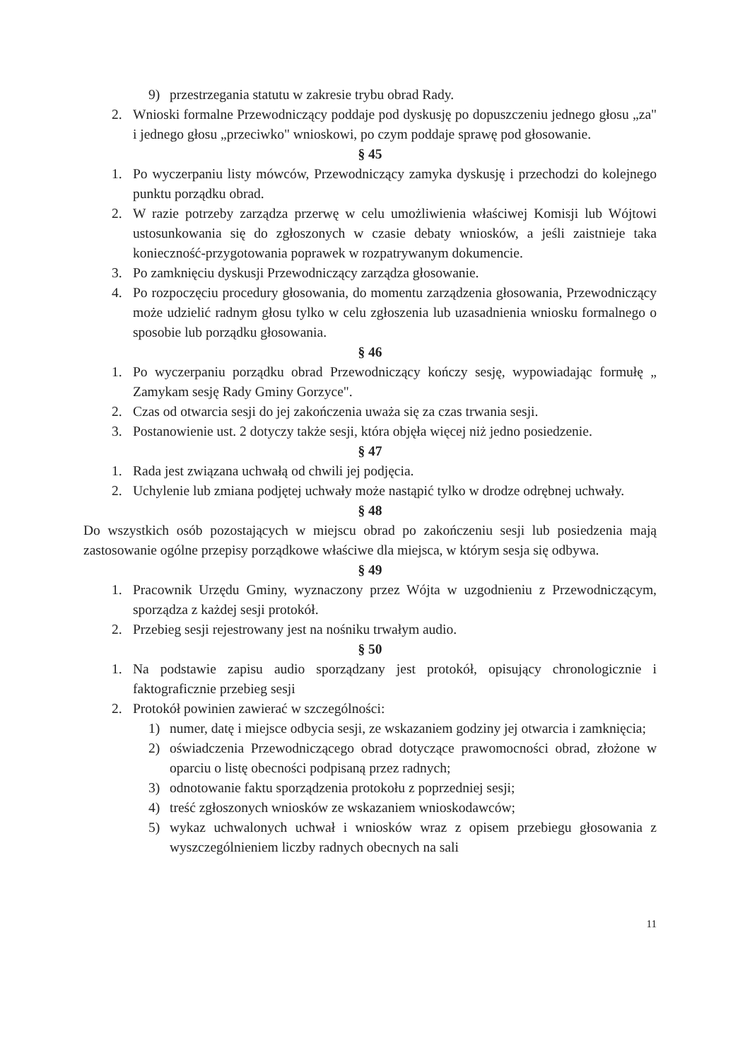9) przestrzegania statutu w zakresie trybu obrad Rady.
2. Wnioski formalne Przewodniczący poddaje pod dyskusję po dopuszczeniu jednego głosu „za" i jednego głosu „przeciwko" wnioskowi, po czym poddaje sprawę pod głosowanie.
§ 45
1. Po wyczerpaniu listy mówców, Przewodniczący zamyka dyskusję i przechodzi do kolejnego punktu porządku obrad.
2. W razie potrzeby zarządza przerwę w celu umożliwienia właściwej Komisji lub Wójtowi ustosunkowania się do zgłoszonych w czasie debaty wniosków, a jeśli zaistnieje taka konieczność-przygotowania poprawek w rozpatrywanym dokumencie.
3. Po zamknięciu dyskusji Przewodniczący zarządza głosowanie.
4. Po rozpoczęciu procedury głosowania, do momentu zarządzenia głosowania, Przewodniczący może udzielić radnym głosu tylko w celu zgłoszenia lub uzasadnienia wniosku formalnego o sposobie lub porządku głosowania.
§ 46
1. Po wyczerpaniu porządku obrad Przewodniczący kończy sesję, wypowiadając formułę „ Zamykam sesję Rady Gminy Gorzyce".
2. Czas od otwarcia sesji do jej zakończenia uważa się za czas trwania sesji.
3. Postanowienie ust. 2 dotyczy także sesji, która objęła więcej niż jedno posiedzenie.
§ 47
1. Rada jest związana uchwałą od chwili jej podjęcia.
2. Uchylenie lub zmiana podjętej uchwały może nastąpić tylko w drodze odrębnej uchwały.
§ 48
Do wszystkich osób pozostających w miejscu obrad po zakończeniu sesji lub posiedzenia mają zastosowanie ogólne przepisy porządkowe właściwe dla miejsca, w którym sesja się odbywa.
§ 49
1. Pracownik Urzędu Gminy, wyznaczony przez Wójta w uzgodnieniu z Przewodniczącym, sporządza z każdej sesji protokół.
2. Przebieg sesji rejestrowany jest na nośniku trwałym audio.
§ 50
1. Na podstawie zapisu audio sporządzany jest protokół, opisujący chronologicznie i faktograficznie przebieg sesji
2. Protokół powinien zawierać w szczególności:
1) numer, datę i miejsce odbycia sesji, ze wskazaniem godziny jej otwarcia i zamknięcia;
2) oświadczenia Przewodniczącego obrad dotyczące prawomocności obrad, złożone w oparciu o listę obecności podpisaną przez radnych;
3) odnotowanie faktu sporządzenia protokołu z poprzedniej sesji;
4) treść zgłoszonych wniosków ze wskazaniem wnioskodawców;
5) wykaz uchwalonych uchwał i wniosków wraz z opisem przebiegu głosowania z wyszczególnieniem liczby radnych obecnych na sali
11